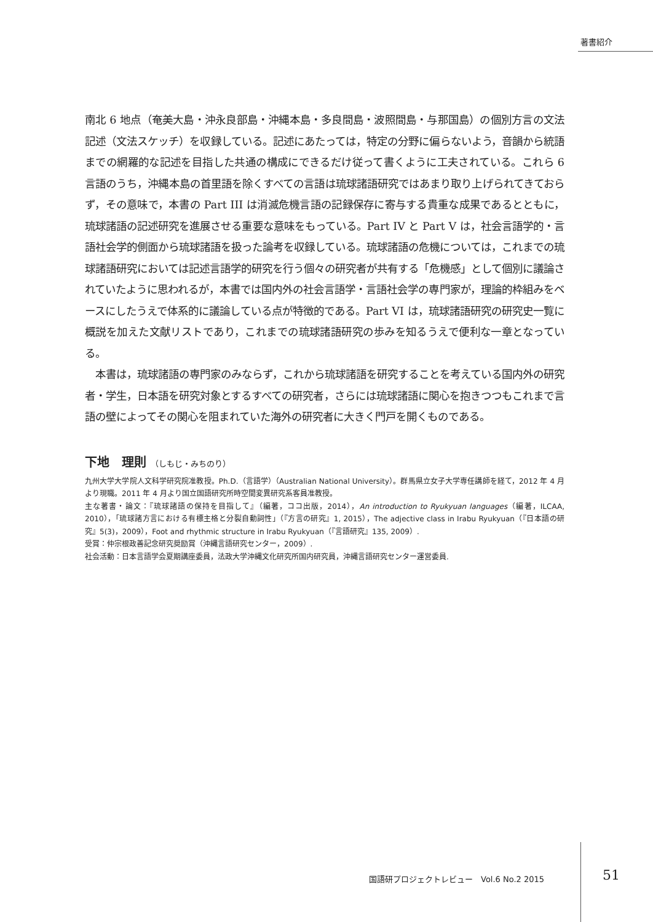著書紹介
南北 6 地点（奄美大島・沖永良部島・沖縄本島・多良間島・波照間島・与那国島）の個別方言の文法記述（文法スケッチ）を収録している。記述にあたっては，特定の分野に偏らないよう，音韻から統語までの網羅的な記述を目指した共通の構成にできるだけ従って書くように工夫されている。これら 6 言語のうち，沖縄本島の首里語を除くすべての言語は琉球諸語研究ではあまり取り上げられてきておらず，その意味で，本書の Part III は消滅危機言語の記録保存に寄与する貴重な成果であるとともに，琉球諸語の記述研究を進展させる重要な意味をもっている。Part IV と Part V は，社会言語学的・言語社会学的側面から琉球諸語を扱った論考を収録している。琉球諸語の危機については，これまでの琉球諸語研究においては記述言語学的研究を行う個々の研究者が共有する「危機感」として個別に議論されていたように思われるが，本書では国内外の社会言語学・言語社会学の専門家が，理論的枠組みをベースにしたうえで体系的に議論している点が特徴的である。Part VI は，琉球諸語研究の研究史一覧に概説を加えた文献リストであり，これまでの琉球諸語研究の歩みを知るうえで便利な一章となっている。
　本書は，琉球諸語の専門家のみならず，これから琉球諸語を研究することを考えている国内外の研究者・学生，日本語を研究対象とするすべての研究者，さらには琉球諸語に関心を抱きつつもこれまで言語の壁によってその関心を阻まれていた海外の研究者に大きく門戸を開くものである。
下地　理則 （しもじ・みちのり）
九州大学大学院人文科学研究院准教授。Ph.D.（言語学）（Australian National University）。群馬県立女子大学専任講師を経て，2012 年 4 月より現職。2011 年 4 月より国立国語研究所時空間変異研究系客員准教授。
主な著書・論文：『琉球諸語の保持を目指して』（編著，ココ出版，2014），An introduction to Ryukyuan languages（編著，ILCAA, 2010），「琉球諸方言における有標主格と分裂自動詞性」（『方言の研究』1, 2015），The adjective class in Irabu Ryukyuan（『日本語の研究』5(3)，2009），Foot and rhythmic structure in Irabu Ryukyuan（『言語研究』135, 2009）.
受賞：仲宗根政善記念研究奨励賞（沖縄言語研究センター，2009）.
社会活動：日本言語学会夏期講座委員，法政大学沖縄文化研究所国内研究員，沖縄言語研究センター運営委員.
国語研プロジェクトレビュー　Vol.6 No.2 2015
51